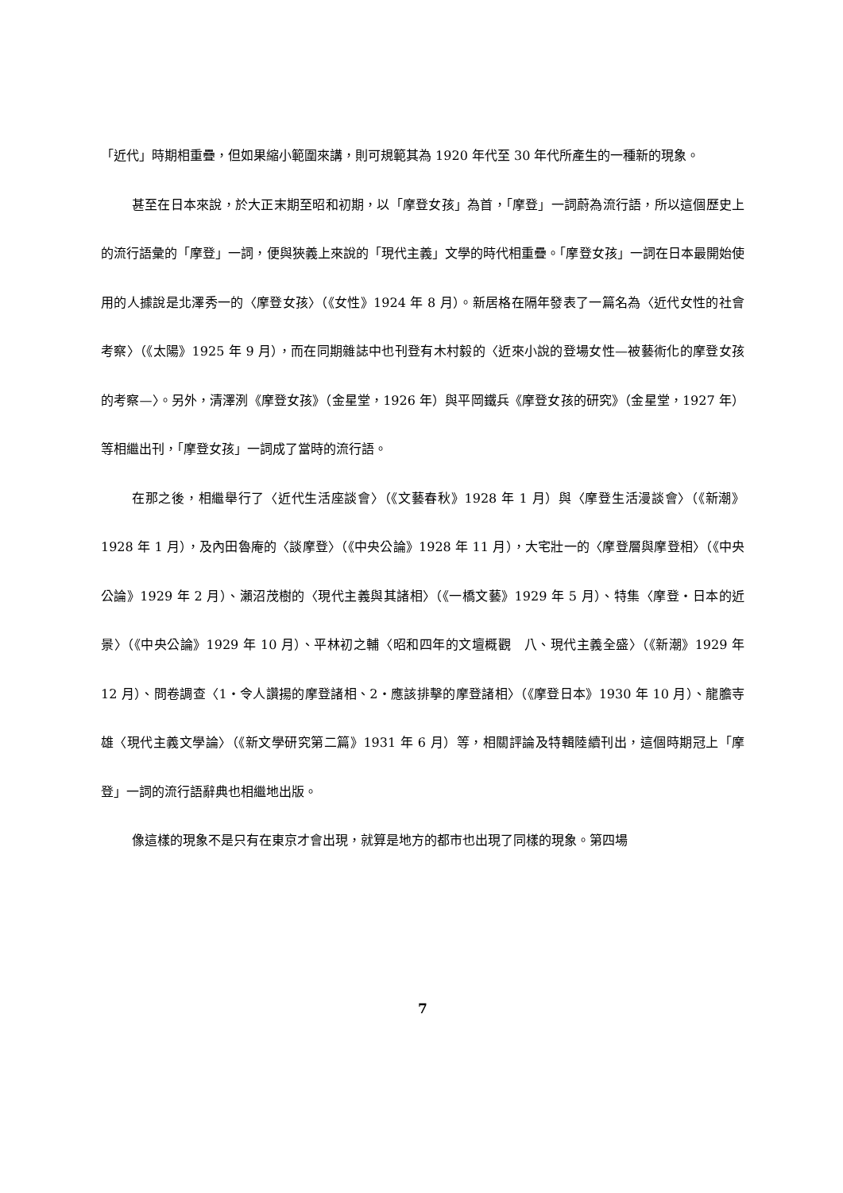「近代」時期相重疊，但如果縮小範圍來講，則可規範其為 1920 年代至 30 年代所產生的一種新的現象。
甚至在日本來說，於大正末期至昭和初期，以「摩登女孩」為首，「摩登」一詞蔚為流行語，所以這個歷史上的流行語彙的「摩登」一詞，便與狹義上來說的「現代主義」文學的時代相重疊。「摩登女孩」一詞在日本最開始使用的人據說是北澤秀一的〈摩登女孩〉（《女性》1924 年 8 月）。新居格在隔年發表了一篇名為〈近代女性的社會考察〉（《太陽》1925 年 9 月），而在同期雜誌中也刊登有木村毅的〈近來小說的登場女性—被藝術化的摩登女孩的考察—〉。另外，清澤洌《摩登女孩》（金星堂，1926 年）與平岡鐵兵《摩登女孩的研究》（金星堂，1927 年）等相繼出刊，「摩登女孩」一詞成了當時的流行語。
在那之後，相繼舉行了〈近代生活座談會〉（《文藝春秋》1928 年 1 月）與〈摩登生活漫談會〉（《新潮》1928 年 1 月），及內田魯庵的〈談摩登〉（《中央公論》1928 年 11 月），大宅壯一的〈摩登層與摩登相〉（《中央公論》1929 年 2 月）、瀨沼茂樹的〈現代主義與其諸相〉（《一橋文藝》1929 年 5 月）、特集〈摩登‧日本的近景〉（《中央公論》1929 年 10 月）、平林初之輔〈昭和四年的文壇概觀　八、現代主義全盛〉（《新潮》1929 年 12 月）、問卷調查〈1‧令人讚揚的摩登諸相、2‧應該排擊的摩登諸相〉（《摩登日本》1930 年 10 月）、龍膽寺雄〈現代主義文學論〉（《新文學研究第二篇》1931 年 6 月）等，相關評論及特輯陸續刊出，這個時期冠上「摩登」一詞的流行語辭典也相繼地出版。
像這樣的現象不是只有在東京才會出現，就算是地方的都市也出現了同樣的現象。第四場
7